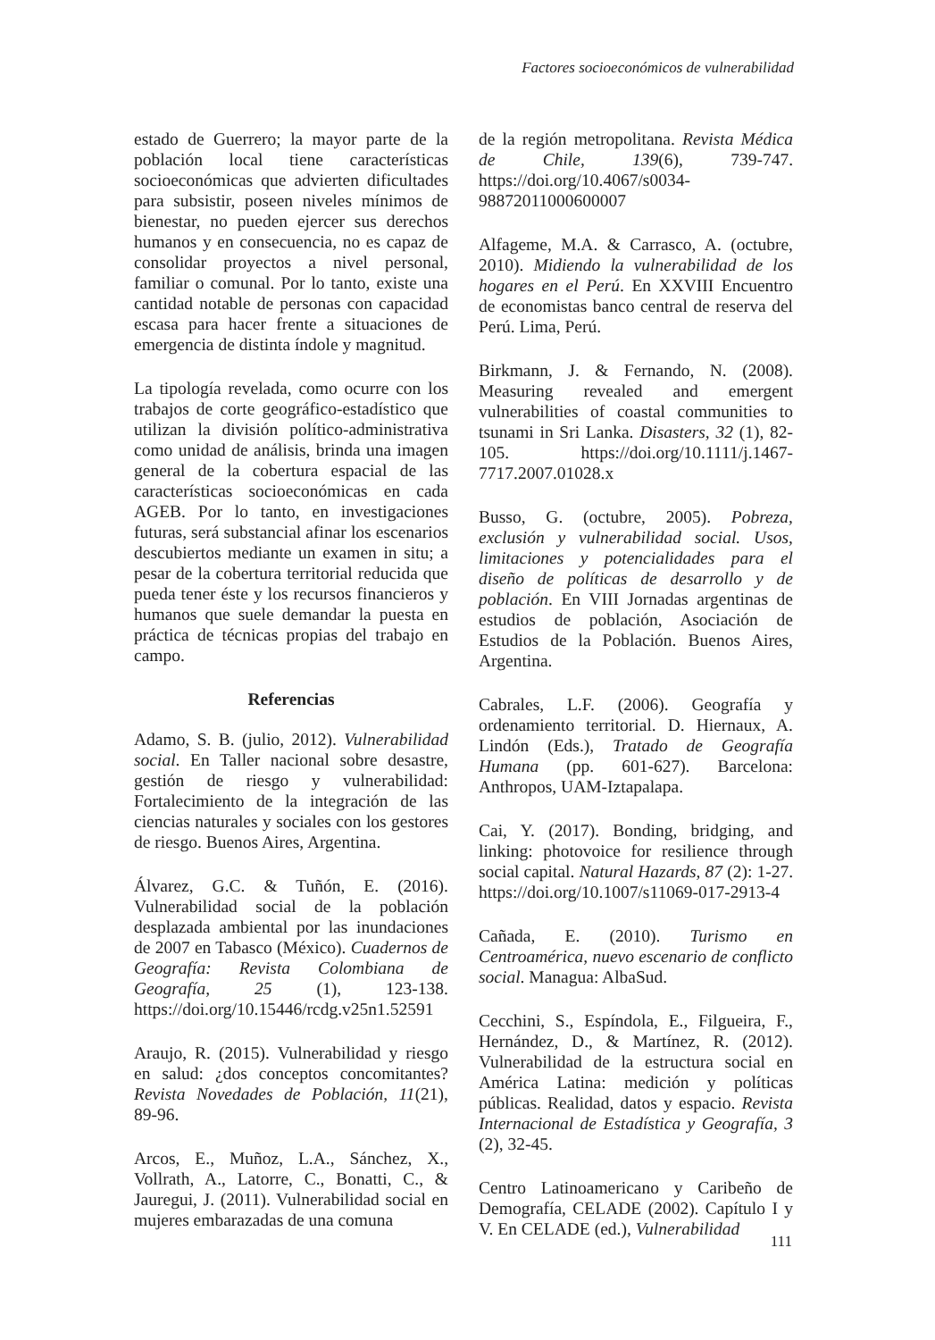Factores socioeconómicos de vulnerabilidad
estado de Guerrero; la mayor parte de la población local tiene características socioeconómicas que advierten dificultades para subsistir, poseen niveles mínimos de bienestar, no pueden ejercer sus derechos humanos y en consecuencia, no es capaz de consolidar proyectos a nivel personal, familiar o comunal. Por lo tanto, existe una cantidad notable de personas con capacidad escasa para hacer frente a situaciones de emergencia de distinta índole y magnitud.
La tipología revelada, como ocurre con los trabajos de corte geográfico-estadístico que utilizan la división político-administrativa como unidad de análisis, brinda una imagen general de la cobertura espacial de las características socioeconómicas en cada AGEB. Por lo tanto, en investigaciones futuras, será substancial afinar los escenarios descubiertos mediante un examen in situ; a pesar de la cobertura territorial reducida que pueda tener éste y los recursos financieros y humanos que suele demandar la puesta en práctica de técnicas propias del trabajo en campo.
Referencias
Adamo, S. B. (julio, 2012). Vulnerabilidad social. En Taller nacional sobre desastre, gestión de riesgo y vulnerabilidad: Fortalecimiento de la integración de las ciencias naturales y sociales con los gestores de riesgo. Buenos Aires, Argentina.
Álvarez, G.C. & Tuñón, E. (2016). Vulnerabilidad social de la población desplazada ambiental por las inundaciones de 2007 en Tabasco (México). Cuadernos de Geografía: Revista Colombiana de Geografía, 25 (1), 123-138. https://doi.org/10.15446/rcdg.v25n1.52591
Araujo, R. (2015). Vulnerabilidad y riesgo en salud: ¿dos conceptos concomitantes? Revista Novedades de Población, 11(21), 89-96.
Arcos, E., Muñoz, L.A., Sánchez, X., Vollrath, A., Latorre, C., Bonatti, C., & Jauregui, J. (2011). Vulnerabilidad social en mujeres embarazadas de una comuna
de la región metropolitana. Revista Médica de Chile, 139(6), 739-747. https://doi.org/10.4067/s0034-98872011000600007
Alfageme, M.A. & Carrasco, A. (octubre, 2010). Midiendo la vulnerabilidad de los hogares en el Perú. En XXVIII Encuentro de economistas banco central de reserva del Perú. Lima, Perú.
Birkmann, J. & Fernando, N. (2008). Measuring revealed and emergent vulnerabilities of coastal communities to tsunami in Sri Lanka. Disasters, 32 (1), 82-105. https://doi.org/10.1111/j.1467-7717.2007.01028.x
Busso, G. (octubre, 2005). Pobreza, exclusión y vulnerabilidad social. Usos, limitaciones y potencialidades para el diseño de políticas de desarrollo y de población. En VIII Jornadas argentinas de estudios de población, Asociación de Estudios de la Población. Buenos Aires, Argentina.
Cabrales, L.F. (2006). Geografía y ordenamiento territorial. D. Hiernaux, A. Lindón (Eds.), Tratado de Geografía Humana (pp. 601-627). Barcelona: Anthropos, UAM-Iztapalapa.
Cai, Y. (2017). Bonding, bridging, and linking: photovoice for resilience through social capital. Natural Hazards, 87 (2): 1-27. https://doi.org/10.1007/s11069-017-2913-4
Cañada, E. (2010). Turismo en Centroamérica, nuevo escenario de conflicto social. Managua: AlbaSud.
Cecchini, S., Espíndola, E., Filgueira, F., Hernández, D., & Martínez, R. (2012). Vulnerabilidad de la estructura social en América Latina: medición y políticas públicas. Realidad, datos y espacio. Revista Internacional de Estadística y Geografía, 3 (2), 32-45.
Centro Latinoamericano y Caribeño de Demografía, CELADE (2002). Capítulo I y V. En CELADE (ed.), Vulnerabilidad
111